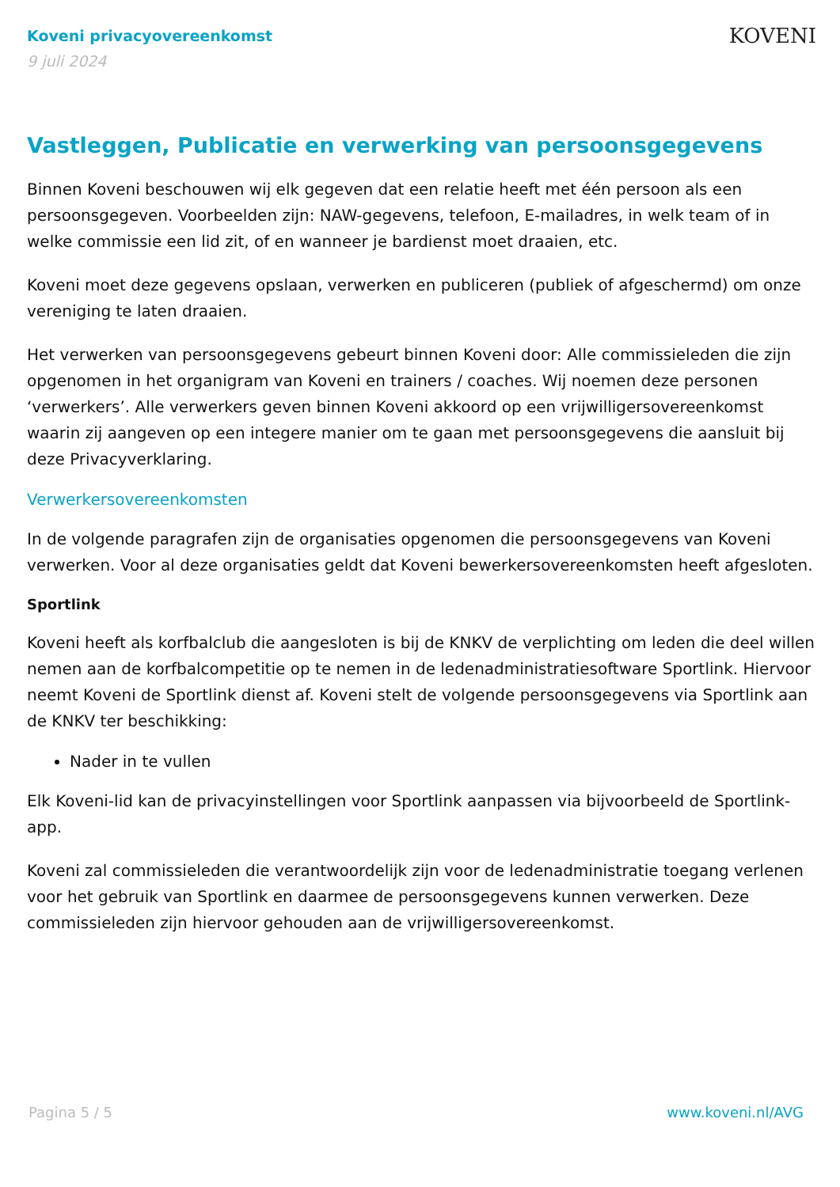Koveni privacyovereenkomst
9 juli 2024
KOVENI
Vastleggen, Publicatie en verwerking van persoonsgegevens
Binnen Koveni beschouwen wij elk gegeven dat een relatie heeft met één persoon als een persoonsgegeven. Voorbeelden zijn: NAW-gegevens, telefoon, E-mailadres, in welk team of in welke commissie een lid zit, of en wanneer je bardienst moet draaien, etc.
Koveni moet deze gegevens opslaan, verwerken en publiceren (publiek of afgeschermd) om onze vereniging te laten draaien.
Het verwerken van persoonsgegevens gebeurt binnen Koveni door: Alle commissieleden die zijn opgenomen in het organigram van Koveni en trainers / coaches. Wij noemen deze personen ‘verwerkers’. Alle verwerkers geven binnen Koveni akkoord op een vrijwilligersovereenkomst waarin zij aangeven op een integere manier om te gaan met persoonsgegevens die aansluit bij deze Privacyverklaring.
Verwerkersovereenkomsten
In de volgende paragrafen zijn de organisaties opgenomen die persoonsgegevens van Koveni verwerken. Voor al deze organisaties geldt dat Koveni bewerkersovereenkomsten heeft afgesloten.
Sportlink
Koveni heeft als korfbalclub die aangesloten is bij de KNKV de verplichting om leden die deel willen nemen aan de korfbalcompetitie op te nemen in de ledenadministratiesoftware Sportlink. Hiervoor neemt Koveni de Sportlink dienst af. Koveni stelt de volgende persoonsgegevens via Sportlink aan de KNKV ter beschikking:
Nader in te vullen
Elk Koveni-lid kan de privacyinstellingen voor Sportlink aanpassen via bijvoorbeeld de Sportlink-app.
Koveni zal commissieleden die verantwoordelijk zijn voor de ledenadministratie toegang verlenen voor het gebruik van Sportlink en daarmee de persoonsgegevens kunnen verwerken. Deze commissieleden zijn hiervoor gehouden aan de vrijwilligersovereenkomst.
Pagina 5 / 5 www.koveni.nl/AVG